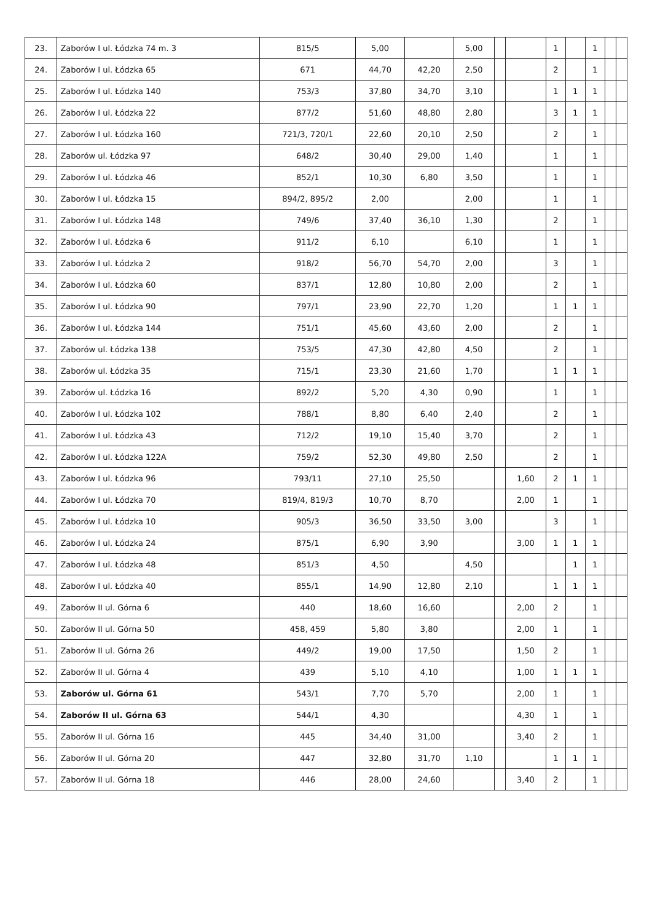| 23. | Zaborów I ul. Łódzka 74 m. 3 | 815/5 | 5,00 | | 5,00 | | | 1 | | 1 | | |
| 24. | Zaborów I ul. Łódzka 65 | 671 | 44,70 | 42,20 | 2,50 | | | 2 | | 1 | | |
| 25. | Zaborów I ul. Łódzka 140 | 753/3 | 37,80 | 34,70 | 3,10 | | | 1 | 1 | 1 | | |
| 26. | Zaborów I ul. Łódzka 22 | 877/2 | 51,60 | 48,80 | 2,80 | | | 3 | 1 | 1 | | |
| 27. | Zaborów I ul. Łódzka 160 | 721/3, 720/1 | 22,60 | 20,10 | 2,50 | | | 2 | | 1 | | |
| 28. | Zaborów ul. Łódzka 97 | 648/2 | 30,40 | 29,00 | 1,40 | | | 1 | | 1 | | |
| 29. | Zaborów I ul. Łódzka 46 | 852/1 | 10,30 | 6,80 | 3,50 | | | 1 | | 1 | | |
| 30. | Zaborów I ul. Łódzka 15 | 894/2, 895/2 | 2,00 | | 2,00 | | | 1 | | 1 | | |
| 31. | Zaborów I ul. Łódzka 148 | 749/6 | 37,40 | 36,10 | 1,30 | | | 2 | | 1 | | |
| 32. | Zaborów I ul. Łódzka 6 | 911/2 | 6,10 | | 6,10 | | | 1 | | 1 | | |
| 33. | Zaborów I ul. Łódzka 2 | 918/2 | 56,70 | 54,70 | 2,00 | | | 3 | | 1 | | |
| 34. | Zaborów I ul. Łódzka 60 | 837/1 | 12,80 | 10,80 | 2,00 | | | 2 | | 1 | | |
| 35. | Zaborów I ul. Łódzka 90 | 797/1 | 23,90 | 22,70 | 1,20 | | | 1 | 1 | 1 | | |
| 36. | Zaborów I ul. Łódzka 144 | 751/1 | 45,60 | 43,60 | 2,00 | | | 2 | | 1 | | |
| 37. | Zaborów ul. Łódzka 138 | 753/5 | 47,30 | 42,80 | 4,50 | | | 2 | | 1 | | |
| 38. | Zaborów ul. Łódzka 35 | 715/1 | 23,30 | 21,60 | 1,70 | | | 1 | 1 | 1 | | |
| 39. | Zaborów ul. Łódzka 16 | 892/2 | 5,20 | 4,30 | 0,90 | | | 1 | | 1 | | |
| 40. | Zaborów I ul. Łódzka 102 | 788/1 | 8,80 | 6,40 | 2,40 | | | 2 | | 1 | | |
| 41. | Zaborów I ul. Łódzka 43 | 712/2 | 19,10 | 15,40 | 3,70 | | | 2 | | 1 | | |
| 42. | Zaborów I ul. Łódzka 122A | 759/2 | 52,30 | 49,80 | 2,50 | | | 2 | | 1 | | |
| 43. | Zaborów I ul. Łódzka 96 | 793/11 | 27,10 | 25,50 | | | 1,60 | 2 | 1 | 1 | | |
| 44. | Zaborów I ul. Łódzka 70 | 819/4, 819/3 | 10,70 | 8,70 | | | 2,00 | 1 | | 1 | | |
| 45. | Zaborów I ul. Łódzka 10 | 905/3 | 36,50 | 33,50 | 3,00 | | | 3 | | 1 | | |
| 46. | Zaborów I ul. Łódzka 24 | 875/1 | 6,90 | 3,90 | | | 3,00 | 1 | 1 | 1 | | |
| 47. | Zaborów I ul. Łódzka 48 | 851/3 | 4,50 | | 4,50 | | | | 1 | 1 | | |
| 48. | Zaborów I ul. Łódzka 40 | 855/1 | 14,90 | 12,80 | 2,10 | | | 1 | 1 | 1 | | |
| 49. | Zaborów II ul. Górna 6 | 440 | 18,60 | 16,60 | | | 2,00 | 2 | | 1 | | |
| 50. | Zaborów II ul. Górna 50 | 458, 459 | 5,80 | 3,80 | | | 2,00 | 1 | | 1 | | |
| 51. | Zaborów II ul. Górna 26 | 449/2 | 19,00 | 17,50 | | | 1,50 | 2 | | 1 | | |
| 52. | Zaborów II ul. Górna 4 | 439 | 5,10 | 4,10 | | | 1,00 | 1 | 1 | 1 | | |
| 53. | Zaborów ul. Górna 61 | 543/1 | 7,70 | 5,70 | | | 2,00 | 1 | | 1 | | |
| 54. | Zaborów II ul. Górna 63 | 544/1 | 4,30 | | | | 4,30 | 1 | | 1 | | |
| 55. | Zaborów II ul. Górna 16 | 445 | 34,40 | 31,00 | | | 3,40 | 2 | | 1 | | |
| 56. | Zaborów II ul. Górna 20 | 447 | 32,80 | 31,70 | 1,10 | | | 1 | 1 | 1 | | |
| 57. | Zaborów II ul. Górna 18 | 446 | 28,00 | 24,60 | | | 3,40 | 2 | | 1 | | |